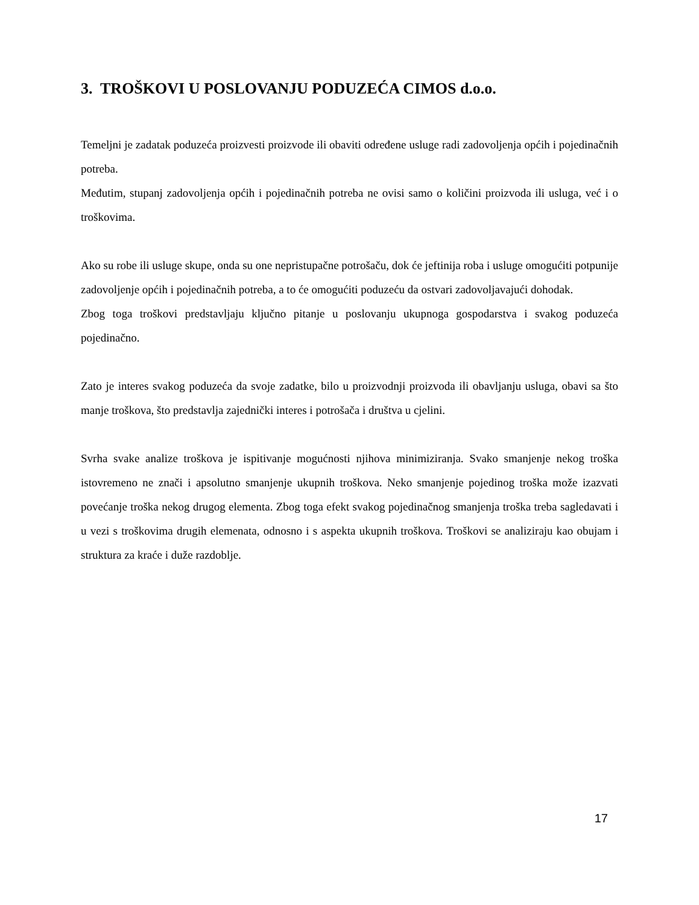3. TROŠKOVI U POSLOVANJU PODUZEĆA CIMOS d.o.o.
Temeljni je zadatak poduzeća proizvesti proizvode ili obaviti određene usluge radi zadovoljenja općih i pojedinačnih potreba.
Međutim, stupanj zadovoljenja općih i pojedinačnih potreba ne ovisi samo o količini proizvoda ili usluga, već i o troškovima.
Ako su robe ili usluge skupe, onda su one nepristupačne potrošaču, dok će jeftinija roba i usluge omogućiti potpunije zadovoljenje općih i pojedinačnih potreba, a to će omogućiti poduzeću da ostvari zadovoljavajući dohodak.
Zbog toga troškovi predstavljaju ključno pitanje u poslovanju ukupnoga gospodarstva i svakog poduzeća pojedinačno.
Zato je interes svakog poduzeća da svoje zadatke, bilo u proizvodnji proizvoda ili obavljanju usluga, obavi sa što manje troškova, što predstavlja zajednički interes i potrošača i društva u cjelini.
Svrha svake analize troškova je ispitivanje mogućnosti njihova minimiziranja. Svako smanjenje nekog troška istovremeno ne znači i apsolutno smanjenje ukupnih troškova. Neko smanjenje pojedinog troška može izazvati povećanje troška nekog drugog elementa. Zbog toga efekt svakog pojedinačnog smanjenja troška treba sagledavati i u vezi s troškovima drugih elemenata, odnosno i s aspekta ukupnih troškova. Troškovi se analiziraju kao obujam i struktura za kraće i duže razdoblje.
17